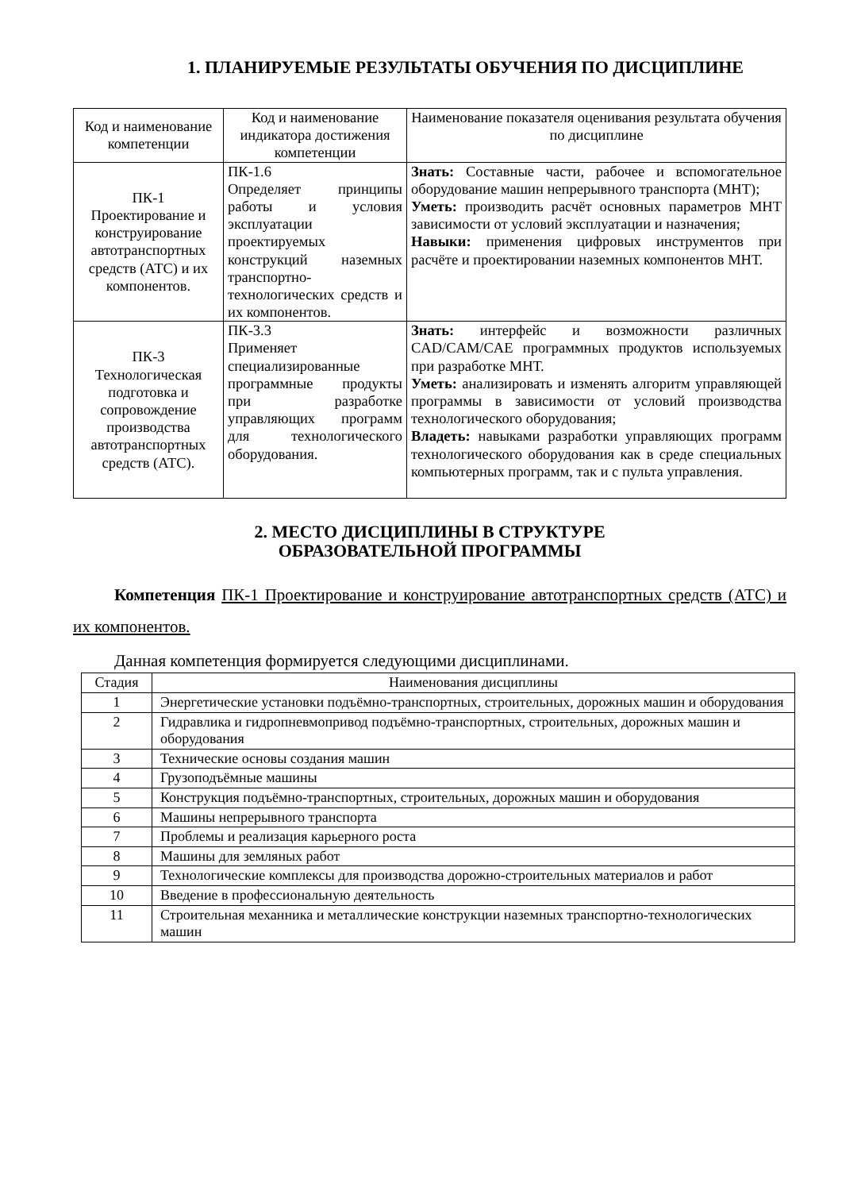1. ПЛАНИРУЕМЫЕ РЕЗУЛЬТАТЫ ОБУЧЕНИЯ ПО ДИСЦИПЛИНЕ
| Код и наименование компетенции | Код и наименование индикатора достижения компетенции | Наименование показателя оценивания результата обучения по дисциплине |
| --- | --- | --- |
| ПК-1 Проектирование и конструирование автотранспортных средств (АТС) и их компонентов. | ПК-1.6 Определяет принципы работы и условия эксплуатации проектируемых конструкций наземных транспортно-технологических средств и их компонентов. | Знать: Составные части, рабочее и вспомогательное оборудование машин непрерывного транспорта (МНТ); Уметь: производить расчёт основных параметров МНТ зависимости от условий эксплуатации и назначения; Навыки: применения цифровых инструментов при расчёте и проектировании наземных компонентов МНТ. |
| ПК-3 Технологическая подготовка и сопровождение производства автотранспортных средств (АТС). | ПК-3.3 Применяет специализированные программные продукты при разработке управляющих программ для технологического оборудования. | Знать: интерфейс и возможности различных CAD/CAM/CAE программных продуктов используемых при разработке МНТ. Уметь: анализировать и изменять алгоритм управляющей программы в зависимости от условий производства технологического оборудования; Владеть: навыками разработки управляющих программ технологического оборудования как в среде специальных компьютерных программ, так и с пульта управления. |
2. МЕСТО ДИСЦИПЛИНЫ В СТРУКТУРЕ
ОБРАЗОВАТЕЛЬНОЙ ПРОГРАММЫ
Компетенция ПК-1 Проектирование и конструирование автотранспортных средств (АТС) и их компонентов.
Данная компетенция формируется следующими дисциплинами.
| Стадия | Наименования дисциплины |
| --- | --- |
| 1 | Энергетические установки подъёмно-транспортных, строительных, дорожных машин и оборудования |
| 2 | Гидравлика и гидропневмопривод подъёмно-транспортных, строительных, дорожных машин и оборудования |
| 3 | Технические основы создания машин |
| 4 | Грузоподъёмные машины |
| 5 | Конструкция подъёмно-транспортных, строительных, дорожных машин и оборудования |
| 6 | Машины непрерывного транспорта |
| 7 | Проблемы и реализация карьерного роста |
| 8 | Машины для земляных работ |
| 9 | Технологические комплексы для производства дорожно-строительных материалов и работ |
| 10 | Введение в профессиональную деятельность |
| 11 | Строительная механника и металлические конструкции наземных транспортно-технологических машин |